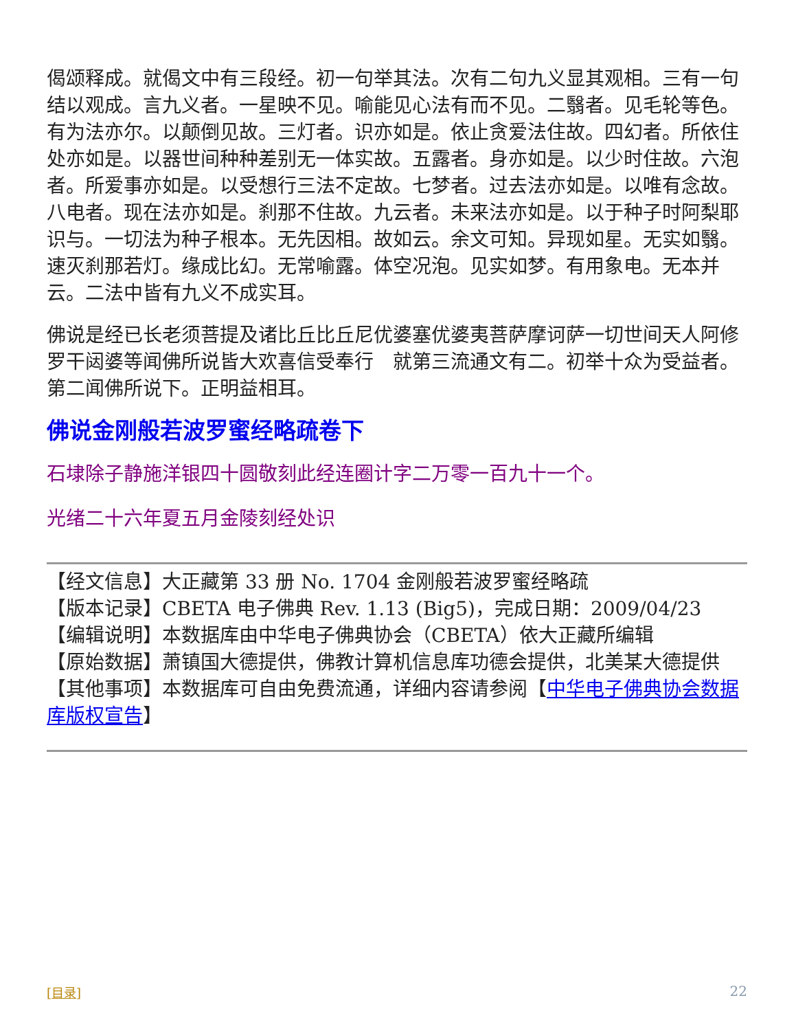偈颂释成。就偈文中有三段经。初一句举其法。次有二句九义显其观相。三有一句结以观成。言九义者。一星映不见。喻能见心法有而不见。二翳者。见毛轮等色。有为法亦尔。以颠倒见故。三灯者。识亦如是。依止贪爱法住故。四幻者。所依住处亦如是。以器世间种种差别无一体实故。五露者。身亦如是。以少时住故。六泡者。所爱事亦如是。以受想行三法不定故。七梦者。过去法亦如是。以唯有念故。八电者。现在法亦如是。刹那不住故。九云者。未来法亦如是。以于种子时阿梨耶识与。一切法为种子根本。无先因相。故如云。余文可知。异现如星。无实如翳。速灭刹那若灯。缘成比幻。无常喻露。体空况泡。见实如梦。有用象电。无本并云。二法中皆有九义不成实耳。
佛说是经已长老须菩提及诸比丘比丘尼优婆塞优婆夷菩萨摩诃萨一切世间天人阿修罗干闼婆等闻佛所说皆大欢喜信受奉行　就第三流通文有二。初举十众为受益者。第二闻佛所说下。正明益相耳。
佛说金刚般若波罗蜜经略疏卷下
石埭除子静施洋银四十圆敬刻此经连圈计字二万零一百九十一个。
光绪二十六年夏五月金陵刻经处识
【经文信息】大正藏第 33 册 No. 1704 金刚般若波罗蜜经略疏
【版本记录】CBETA 电子佛典 Rev. 1.13 (Big5)，完成日期：2009/04/23
【编辑说明】本数据库由中华电子佛典协会（CBETA）依大正藏所编辑
【原始数据】萧镇国大德提供，佛教计算机信息库功德会提供，北美某大德提供
【其他事项】本数据库可自由免费流通，详细内容请参阅【中华电子佛典协会数据库版权宣告】
[目录] 22